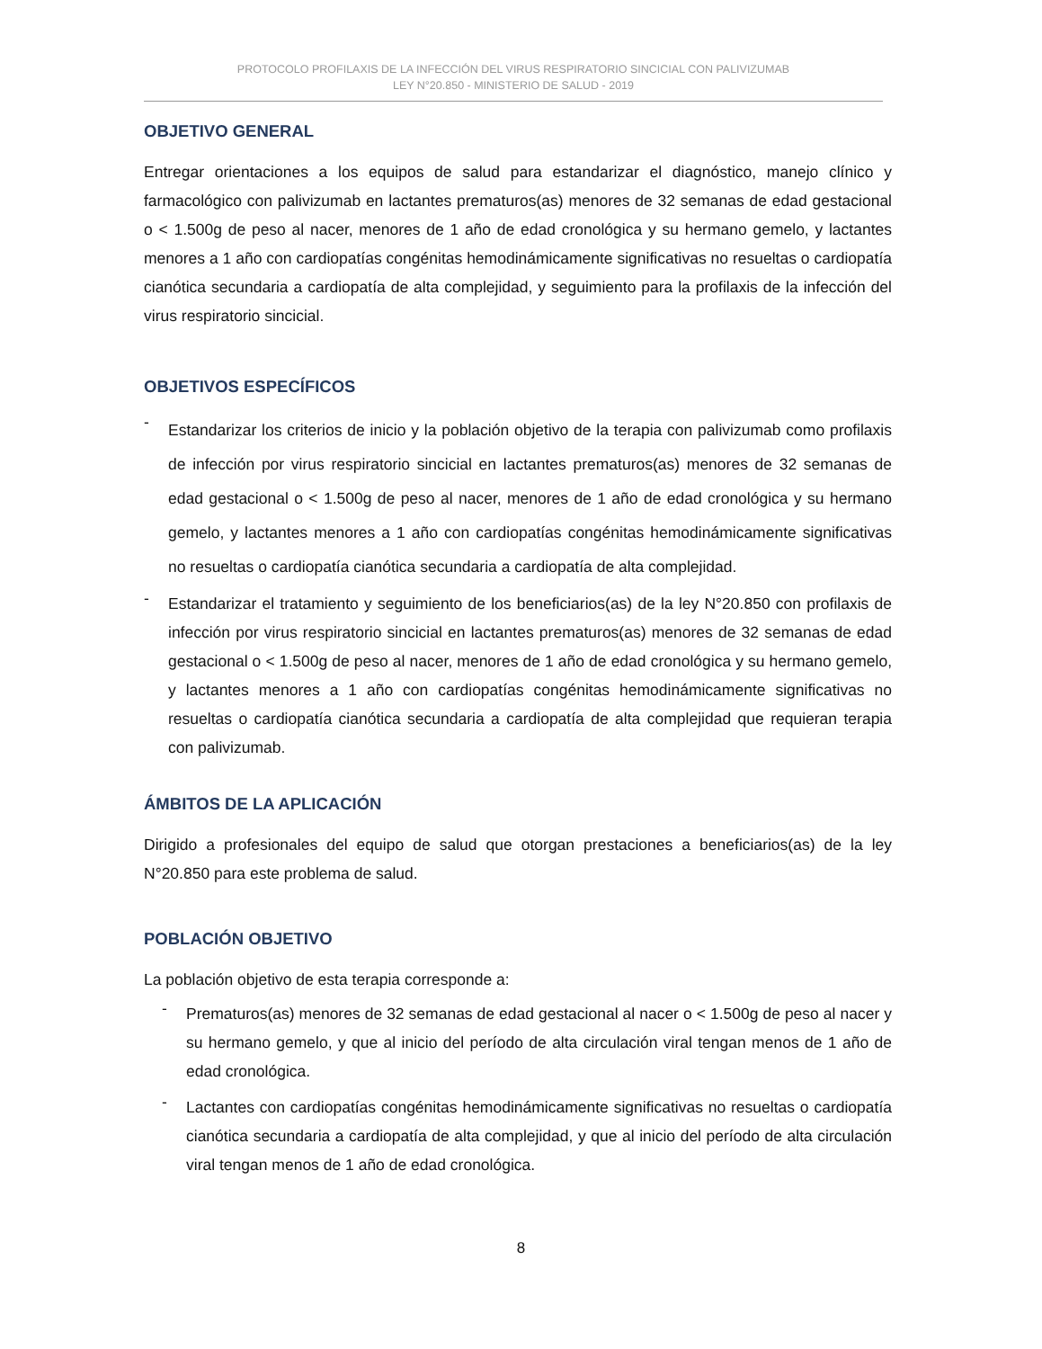PROTOCOLO PROFILAXIS DE LA INFECCIÓN DEL VIRUS RESPIRATORIO SINCICIAL CON PALIVIZUMAB
LEY N°20.850 - MINISTERIO DE SALUD - 2019
OBJETIVO GENERAL
Entregar orientaciones a los equipos de salud para estandarizar el diagnóstico, manejo clínico y farmacológico con palivizumab en lactantes prematuros(as) menores de 32 semanas de edad gestacional o < 1.500g de peso al nacer, menores de 1 año de edad cronológica y su hermano gemelo, y lactantes menores a 1 año con cardiopatías congénitas hemodinámicamente significativas no resueltas o cardiopatía cianótica secundaria a cardiopatía de alta complejidad, y seguimiento para la profilaxis de la infección del virus respiratorio sincicial.
OBJETIVOS ESPECÍFICOS
-
Estandarizar los criterios de inicio y la población objetivo de la terapia con palivizumab como profilaxis de infección por virus respiratorio sincicial en lactantes prematuros(as) menores de 32 semanas de edad gestacional o < 1.500g de peso al nacer, menores de 1 año de edad cronológica y su hermano gemelo, y lactantes menores a 1 año con cardiopatías congénitas hemodinámicamente significativas no resueltas o cardiopatía cianótica secundaria a cardiopatía de alta complejidad.
-
Estandarizar el tratamiento y seguimiento de los beneficiarios(as) de la ley N°20.850 con profilaxis de infección por virus respiratorio sincicial en lactantes prematuros(as) menores de 32 semanas de edad gestacional o < 1.500g de peso al nacer, menores de 1 año de edad cronológica y su hermano gemelo, y lactantes menores a 1 año con cardiopatías congénitas hemodinámicamente significativas no resueltas o cardiopatía cianótica secundaria a cardiopatía de alta complejidad que requieran terapia con palivizumab.
ÁMBITOS DE LA APLICACIÓN
Dirigido a profesionales del equipo de salud que otorgan prestaciones a beneficiarios(as) de la ley N°20.850 para este problema de salud.
POBLACIÓN OBJETIVO
La población objetivo de esta terapia corresponde a:
-
Prematuros(as) menores de 32 semanas de edad gestacional al nacer o < 1.500g de peso al nacer y su hermano gemelo, y que al inicio del período de alta circulación viral tengan menos de 1 año de edad cronológica.
-
Lactantes con cardiopatías congénitas hemodinámicamente significativas no resueltas o cardiopatía cianótica secundaria a cardiopatía de alta complejidad, y que al inicio del período de alta circulación viral tengan menos de 1 año de edad cronológica.
8